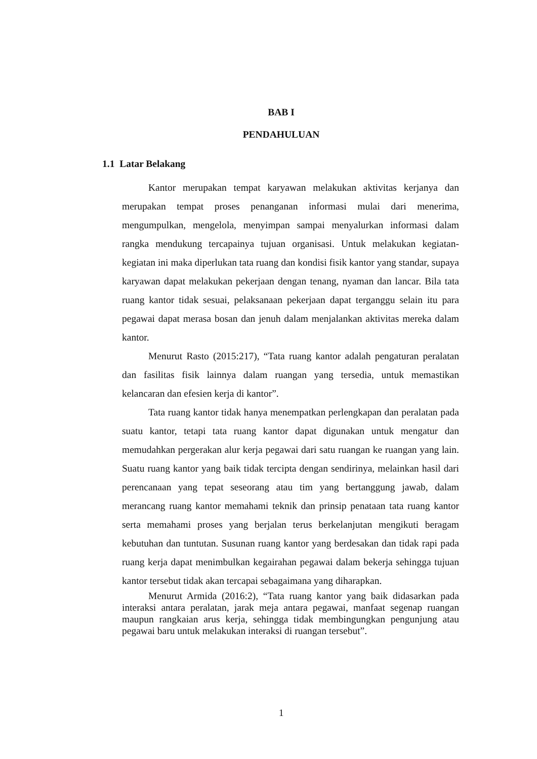BAB I
PENDAHULUAN
1.1 Latar Belakang
Kantor merupakan tempat karyawan melakukan aktivitas kerjanya dan merupakan tempat proses penanganan informasi mulai dari menerima, mengumpulkan, mengelola, menyimpan sampai menyalurkan informasi dalam rangka mendukung tercapainya tujuan organisasi. Untuk melakukan kegiatan-kegiatan ini maka diperlukan tata ruang dan kondisi fisik kantor yang standar, supaya karyawan dapat melakukan pekerjaan dengan tenang, nyaman dan lancar. Bila tata ruang kantor tidak sesuai, pelaksanaan pekerjaan dapat terganggu selain itu para pegawai dapat merasa bosan dan jenuh dalam menjalankan aktivitas mereka dalam kantor.
Menurut Rasto (2015:217), “Tata ruang kantor adalah pengaturan peralatan dan fasilitas fisik lainnya dalam ruangan yang tersedia, untuk memastikan kelancaran dan efesien kerja di kantor”.
Tata ruang kantor tidak hanya menempatkan perlengkapan dan peralatan pada suatu kantor, tetapi tata ruang kantor dapat digunakan untuk mengatur dan memudahkan pergerakan alur kerja pegawai dari satu ruangan ke ruangan yang lain. Suatu ruang kantor yang baik tidak tercipta dengan sendirinya, melainkan hasil dari perencanaan yang tepat seseorang atau tim yang bertanggung jawab, dalam merancang ruang kantor memahami teknik dan prinsip penataan tata ruang kantor serta memahami proses yang berjalan terus berkelanjutan mengikuti beragam kebutuhan dan tuntutan. Susunan ruang kantor yang berdesakan dan tidak rapi pada ruang kerja dapat menimbulkan kegairahan pegawai dalam bekerja sehingga tujuan kantor tersebut tidak akan tercapai sebagaimana yang diharapkan.
Menurut Armida (2016:2), “Tata ruang kantor yang baik didasarkan pada interaksi antara peralatan, jarak meja antara pegawai, manfaat segenap ruangan maupun rangkaian arus kerja, sehingga tidak membingungkan pengunjung atau pegawai baru untuk melakukan interaksi di ruangan tersebut”.
1